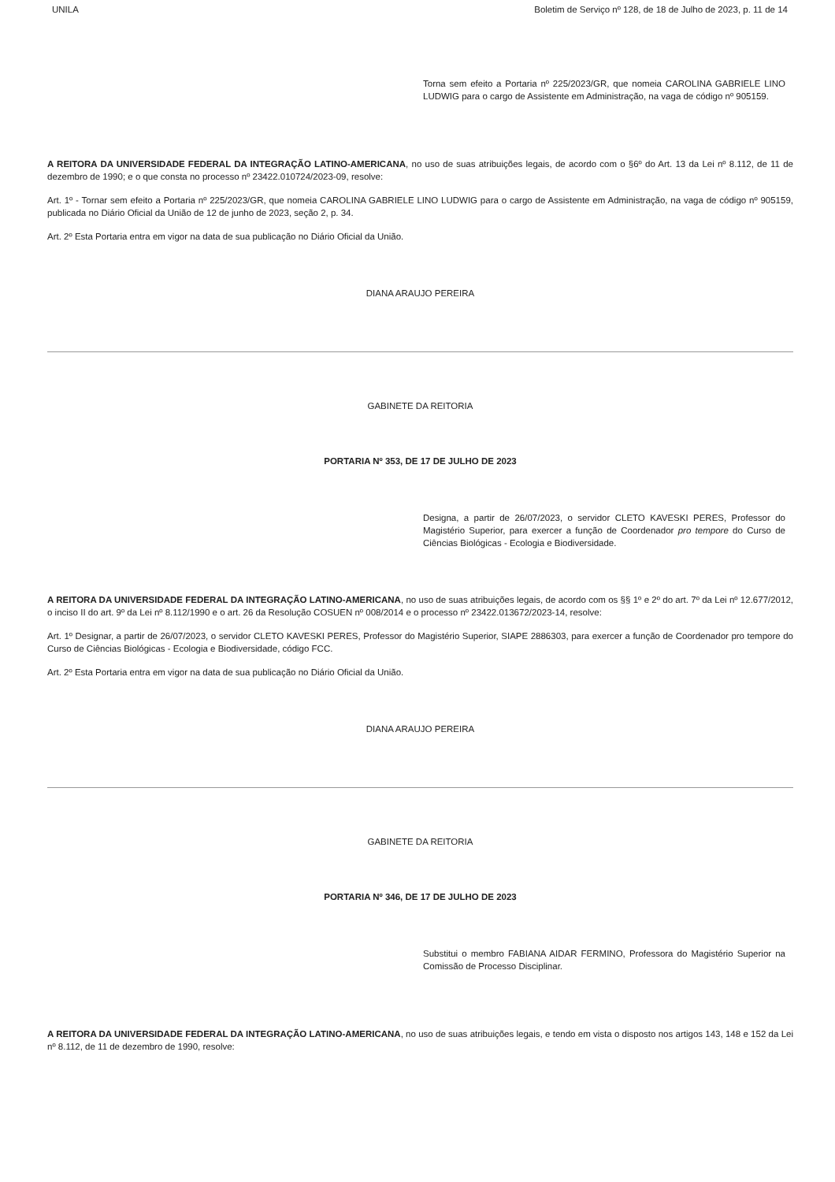UNILA Boletim de Serviço nº 128, de 18 de Julho de 2023, p. 11 de 14
Torna sem efeito a Portaria nº 225/2023/GR, que nomeia CAROLINA GABRIELE LINO LUDWIG para o cargo de Assistente em Administração, na vaga de código nº 905159.
A REITORA DA UNIVERSIDADE FEDERAL DA INTEGRAÇÃO LATINO-AMERICANA, no uso de suas atribuições legais, de acordo com o §6º do Art. 13 da Lei nº 8.112, de 11 de dezembro de 1990; e o que consta no processo nº 23422.010724/2023-09, resolve:
Art. 1º - Tornar sem efeito a Portaria nº 225/2023/GR, que nomeia CAROLINA GABRIELE LINO LUDWIG para o cargo de Assistente em Administração, na vaga de código nº 905159, publicada no Diário Oficial da União de 12 de junho de 2023, seção 2, p. 34.
Art. 2º Esta Portaria entra em vigor na data de sua publicação no Diário Oficial da União.
DIANA ARAUJO PEREIRA
GABINETE DA REITORIA
PORTARIA Nº 353, DE 17 DE JULHO DE 2023
Designa, a partir de 26/07/2023, o servidor CLETO KAVESKI PERES, Professor do Magistério Superior, para exercer a função de Coordenador pro tempore do Curso de Ciências Biológicas - Ecologia e Biodiversidade.
A REITORA DA UNIVERSIDADE FEDERAL DA INTEGRAÇÃO LATINO-AMERICANA, no uso de suas atribuições legais, de acordo com os §§ 1º e 2º do art. 7º da Lei nº 12.677/2012, o inciso II do art. 9º da Lei nº 8.112/1990 e o art. 26 da Resolução COSUEN nº 008/2014 e o processo nº 23422.013672/2023-14, resolve:
Art. 1º Designar, a partir de 26/07/2023, o servidor CLETO KAVESKI PERES, Professor do Magistério Superior, SIAPE 2886303, para exercer a função de Coordenador pro tempore do Curso de Ciências Biológicas - Ecologia e Biodiversidade, código FCC.
Art. 2º Esta Portaria entra em vigor na data de sua publicação no Diário Oficial da União.
DIANA ARAUJO PEREIRA
GABINETE DA REITORIA
PORTARIA Nº 346, DE 17 DE JULHO DE 2023
Substitui o membro FABIANA AIDAR FERMINO, Professora do Magistério Superior na Comissão de Processo Disciplinar.
A REITORA DA UNIVERSIDADE FEDERAL DA INTEGRAÇÃO LATINO-AMERICANA, no uso de suas atribuições legais, e tendo em vista o disposto nos artigos 143, 148 e 152 da Lei nº 8.112, de 11 de dezembro de 1990, resolve: